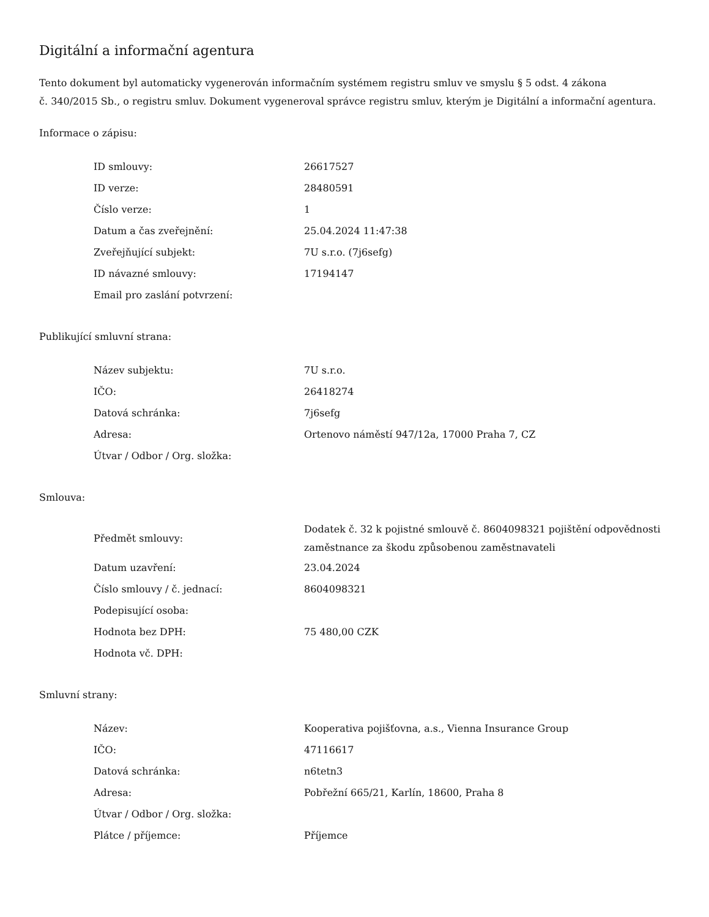Digitální a informační agentura
Tento dokument byl automaticky vygenerován informačním systémem registru smluv ve smyslu § 5 odst. 4 zákona
č. 340/2015 Sb., o registru smluv. Dokument vygeneroval správce registru smluv, kterým je Digitální a informační agentura.
Informace o zápisu:
| ID smlouvy: | 26617527 |
| ID verze: | 28480591 |
| Číslo verze: | 1 |
| Datum a čas zveřejnění: | 25.04.2024 11:47:38 |
| Zveřejňující subjekt: | 7U s.r.o. (7j6sefg) |
| ID návazné smlouvy: | 17194147 |
| Email pro zaslání potvrzení: | |
Publikující smluvní strana:
| Název subjektu: | 7U s.r.o. |
| IČO: | 26418274 |
| Datová schránka: | 7j6sefg |
| Adresa: | Ortenovo náměstí 947/12a, 17000 Praha 7, CZ |
| Útvar / Odbor / Org. složka: | |
Smlouva:
| Předmět smlouvy: | Dodatek č. 32 k pojistné smlouvě č. 8604098321 pojištění odpovědnosti zaměstnance za škodu způsobenou zaměstnavateli |
| Datum uzavření: | 23.04.2024 |
| Číslo smlouvy / č. jednací: | 8604098321 |
| Podepisující osoba: | |
| Hodnota bez DPH: | 75 480,00 CZK |
| Hodnota vč. DPH: | |
Smluvní strany:
| Název: | Kooperativa pojišťovna, a.s., Vienna Insurance Group |
| IČO: | 47116617 |
| Datová schránka: | n6tetn3 |
| Adresa: | Pobřežní 665/21, Karlín, 18600, Praha 8 |
| Útvar / Odbor / Org. složka: | |
| Plátce / příjemce: | Příjemce |